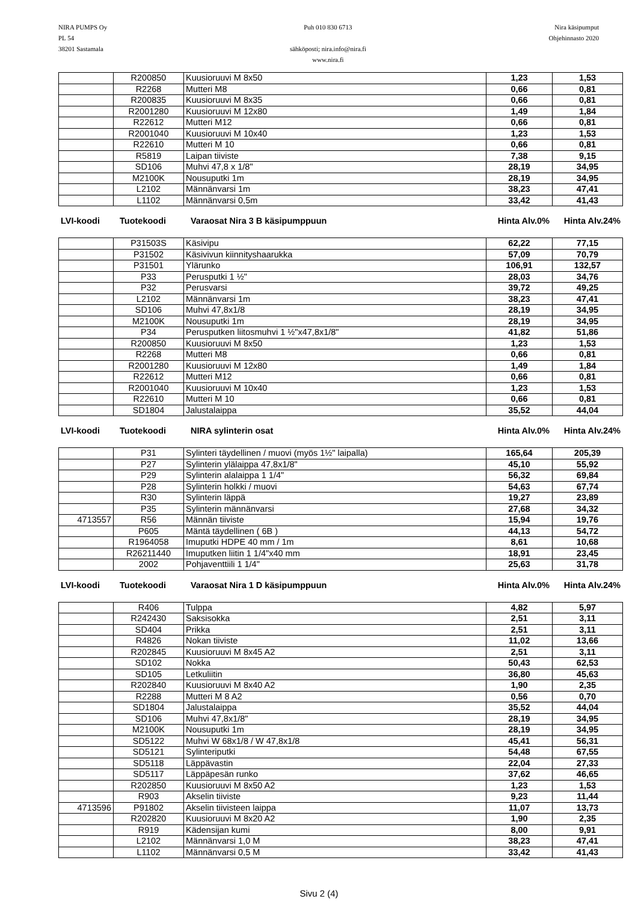NIRA PUMPS Oy
PL 54
38201 Sastamala
Puh 010 830 6713
sähköposti; nira.info@nira.fi
www.nira.fi
Nira käsipumput
Ohjehinnasto 2020
| | R200850 | Kuusioruuvi M 8x50 | 1,23 | 1,53 |
| | R2268 | Mutteri M8 | 0,66 | 0,81 |
| | R200835 | Kuusioruuvi M 8x35 | 0,66 | 0,81 |
| | R2001280 | Kuusioruuvi M 12x80 | 1,49 | 1,84 |
| | R22612 | Mutteri M12 | 0,66 | 0,81 |
| | R2001040 | Kuusioruuvi M 10x40 | 1,23 | 1,53 |
| | R22610 | Mutteri M 10 | 0,66 | 0,81 |
| | R5819 | Laipan tiiviste | 7,38 | 9,15 |
| | SD106 | Muhvi 47,8 x 1/8" | 28,19 | 34,95 |
| | M2100K | Nousuputki 1m | 28,19 | 34,95 |
| | L2102 | Männänvarsi 1m | 38,23 | 47,41 |
| | L1102 | Männänvarsi 0,5m | 33,42 | 41,43 |
| LVI-koodi | Tuotekoodi | Varaosat Nira 3 B käsipumppuun | Hinta Alv.0% | Hinta Alv.24% |
| | P31503S | Käsivipu | 62,22 | 77,15 |
| | P31502 | Käsivivun kiinnityshaarukka | 57,09 | 70,79 |
| | P31501 | Ylärunko | 106,91 | 132,57 |
| | P33 | Perusputki 1 ½" | 28,03 | 34,76 |
| | P32 | Perusvarsi | 39,72 | 49,25 |
| | L2102 | Männänvarsi 1m | 38,23 | 47,41 |
| | SD106 | Muhvi 47,8x1/8 | 28,19 | 34,95 |
| | M2100K | Nousuputki 1m | 28,19 | 34,95 |
| | P34 | Perusputken liitosmuhvi 1 ½"x47,8x1/8" | 41,82 | 51,86 |
| | R200850 | Kuusioruuvi M 8x50 | 1,23 | 1,53 |
| | R2268 | Mutteri M8 | 0,66 | 0,81 |
| | R2001280 | Kuusioruuvi M 12x80 | 1,49 | 1,84 |
| | R22612 | Mutteri M12 | 0,66 | 0,81 |
| | R2001040 | Kuusioruuvi M 10x40 | 1,23 | 1,53 |
| | R22610 | Mutteri M 10 | 0,66 | 0,81 |
| | SD1804 | Jalustalaippa | 35,52 | 44,04 |
| LVI-koodi | Tuotekoodi | NIRA sylinterin osat | Hinta Alv.0% | Hinta Alv.24% |
| | P31 | Sylinteri täydellinen / muovi (myös 1½" laipalla) | 165,64 | 205,39 |
| | P27 | Sylinterin ylälaippa 47,8x1/8" | 45,10 | 55,92 |
| | P29 | Sylinterin alalaippa 1 1/4" | 56,32 | 69,84 |
| | P28 | Sylinterin holkki / muovi | 54,63 | 67,74 |
| | R30 | Sylinterin läppä | 19,27 | 23,89 |
| | P35 | Sylinterin männänvarsi | 27,68 | 34,32 |
| 4713557 | R56 | Männän tiiviste | 15,94 | 19,76 |
| | P605 | Mäntä täydellinen ( 6B ) | 44,13 | 54,72 |
| | R1964058 | Imuputki HDPE 40 mm / 1m | 8,61 | 10,68 |
| | R26211440 | Imuputken liitin 1 1/4"x40 mm | 18,91 | 23,45 |
| | 2002 | Pohjaventtiili 1 1/4" | 25,63 | 31,78 |
| LVI-koodi | Tuotekoodi | Varaosat Nira 1 D käsipumppuun | Hinta Alv.0% | Hinta Alv.24% |
| | R406 | Tulppa | 4,82 | 5,97 |
| | R242430 | Saksisokka | 2,51 | 3,11 |
| | SD404 | Prikka | 2,51 | 3,11 |
| | R4826 | Nokan tiiviste | 11,02 | 13,66 |
| | R202845 | Kuusioruuvi M 8x45 A2 | 2,51 | 3,11 |
| | SD102 | Nokka | 50,43 | 62,53 |
| | SD105 | Letkuliitin | 36,80 | 45,63 |
| | R202840 | Kuusioruuvi M 8x40 A2 | 1,90 | 2,35 |
| | R2288 | Mutteri M 8 A2 | 0,56 | 0,70 |
| | SD1804 | Jalustalaippa | 35,52 | 44,04 |
| | SD106 | Muhvi 47,8x1/8" | 28,19 | 34,95 |
| | M2100K | Nousuputki 1m | 28,19 | 34,95 |
| | SD5122 | Muhvi W 68x1/8 / W 47,8x1/8 | 45,41 | 56,31 |
| | SD5121 | Sylinteriputki | 54,48 | 67,55 |
| | SD5118 | Läppävastin | 22,04 | 27,33 |
| | SD5117 | Läppäpesän runko | 37,62 | 46,65 |
| | R202850 | Kuusioruuvi M 8x50 A2 | 1,23 | 1,53 |
| | R903 | Akselin tiiviste | 9,23 | 11,44 |
| 4713596 | P91802 | Akselin tiivisteen laippa | 11,07 | 13,73 |
| | R202820 | Kuusioruuvi M 8x20 A2 | 1,90 | 2,35 |
| | R919 | Kädensijan kumi | 8,00 | 9,91 |
| | L2102 | Männänvarsi 1,0 M | 38,23 | 47,41 |
| | L1102 | Männänvarsi 0,5 M | 33,42 | 41,43 |
Sivu 2 (4)